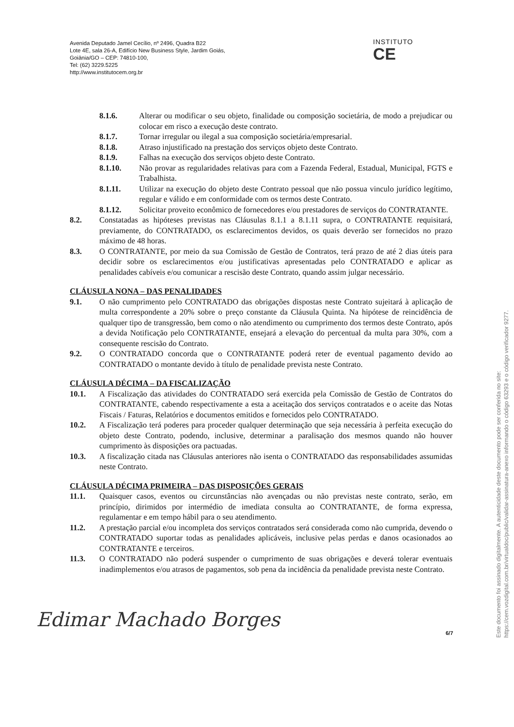Avenida Deputado Jamel Cecílio, nº 2496, Quadra B22
Lote 4E, sala 26-A, Edifício New Business Style, Jardim Goiás,
Goiânia/GO – CEP: 74810-100,
Tel: (62) 3229.5225
http://www.institutocem.org.br
INSTITUTO
CE
8.1.6. Alterar ou modificar o seu objeto, finalidade ou composição societária, de modo a prejudicar ou colocar em risco a execução deste contrato.
8.1.7. Tornar irregular ou ilegal a sua composição societária/empresarial.
8.1.8. Atraso injustificado na prestação dos serviços objeto deste Contrato.
8.1.9. Falhas na execução dos serviços objeto deste Contrato.
8.1.10. Não provar as regularidades relativas para com a Fazenda Federal, Estadual, Municipal, FGTS e Trabalhista.
8.1.11. Utilizar na execução do objeto deste Contrato pessoal que não possua vinculo jurídico legítimo, regular e válido e em conformidade com os termos deste Contrato.
8.1.12. Solicitar proveito econômico de fornecedores e/ou prestadores de serviços do CONTRATANTE.
8.2. Constatadas as hipóteses previstas nas Cláusulas 8.1.1 a 8.1.11 supra, o CONTRATANTE requisitará, previamente, do CONTRATADO, os esclarecimentos devidos, os quais deverão ser fornecidos no prazo máximo de 48 horas.
8.3. O CONTRATANTE, por meio da sua Comissão de Gestão de Contratos, terá prazo de até 2 dias úteis para decidir sobre os esclarecimentos e/ou justificativas apresentadas pelo CONTRATADO e aplicar as penalidades cabíveis e/ou comunicar a rescisão deste Contrato, quando assim julgar necessário.
CLÁUSULA NONA – DAS PENALIDADES
9.1. O não cumprimento pelo CONTRATADO das obrigações dispostas neste Contrato sujeitará à aplicação de multa correspondente a 20% sobre o preço constante da Cláusula Quinta. Na hipótese de reincidência de qualquer tipo de transgressão, bem como o não atendimento ou cumprimento dos termos deste Contrato, após a devida Notificação pelo CONTRATANTE, ensejará a elevação do percentual da multa para 30%, com a consequente rescisão do Contrato.
9.2. O CONTRATADO concorda que o CONTRATANTE poderá reter de eventual pagamento devido ao CONTRATADO o montante devido à título de penalidade prevista neste Contrato.
CLÁUSULA DÉCIMA – DA FISCALIZAÇÃO
10.1. A Fiscalização das atividades do CONTRATADO será exercida pela Comissão de Gestão de Contratos do CONTRATANTE, cabendo respectivamente a esta a aceitação dos serviços contratados e o aceite das Notas Fiscais / Faturas, Relatórios e documentos emitidos e fornecidos pelo CONTRATADO.
10.2. A Fiscalização terá poderes para proceder qualquer determinação que seja necessária à perfeita execução do objeto deste Contrato, podendo, inclusive, determinar a paralisação dos mesmos quando não houver cumprimento às disposições ora pactuadas.
10.3. A fiscalização citada nas Cláusulas anteriores não isenta o CONTRATADO das responsabilidades assumidas neste Contrato.
CLÁUSULA DÉCIMA PRIMEIRA – DAS DISPOSIÇÕES GERAIS
11.1. Quaisquer casos, eventos ou circunstâncias não avençadas ou não previstas neste contrato, serão, em princípio, dirimidos por intermédio de imediata consulta ao CONTRATANTE, de forma expressa, regulamentar e em tempo hábil para o seu atendimento.
11.2. A prestação parcial e/ou incompleta dos serviços contratados será considerada como não cumprida, devendo o CONTRATADO suportar todas as penalidades aplicáveis, inclusive pelas perdas e danos ocasionados ao CONTRATANTE e terceiros.
11.3. O CONTRATADO não poderá suspender o cumprimento de suas obrigações e deverá tolerar eventuais inadimplementos e/ou atrasos de pagamentos, sob pena da incidência da penalidade prevista neste Contrato.
Edimar Machado Borges
6/7
Este documento foi assinado digitalmente. A autenticidade deste documento pode ser conferida no site:
https://cem.vozdigital.com.br/virtualdoc/public/validar-assinatura-anexo informando o código 63293 e o código verificador 9277.